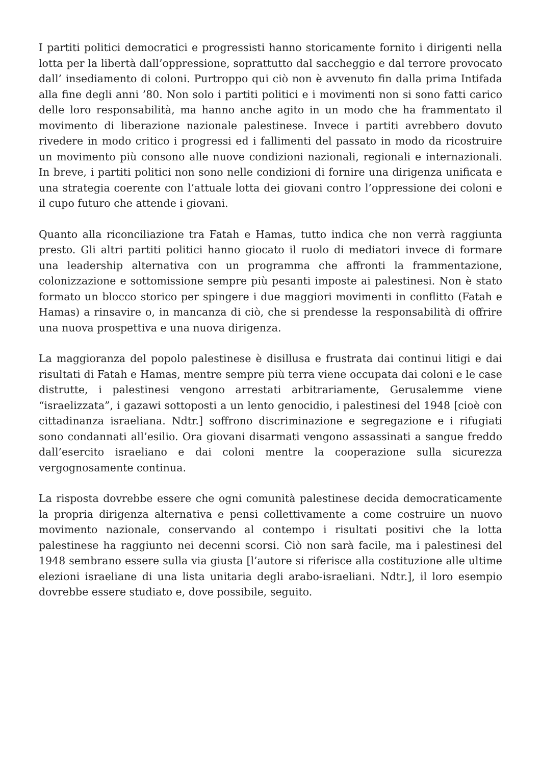I partiti politici democratici e progressisti hanno storicamente fornito i dirigenti nella lotta per la libertà dall’oppressione, soprattutto dal saccheggio e dal terrore provocato dall’ insediamento di coloni. Purtroppo qui ciò non è avvenuto fin dalla prima Intifada alla fine degli anni ’80. Non solo i partiti politici e i movimenti non si sono fatti carico delle loro responsabilità, ma hanno anche agito in un modo che ha frammentato il movimento di liberazione nazionale palestinese. Invece i partiti avrebbero dovuto rivedere in modo critico i progressi ed i fallimenti del passato in modo da ricostruire un movimento più consono alle nuove condizioni nazionali, regionali e internazionali. In breve, i partiti politici non sono nelle condizioni di fornire una dirigenza unificata e una strategia coerente con l’attuale lotta dei giovani contro l’oppressione dei coloni e il cupo futuro che attende i giovani.
Quanto alla riconciliazione tra Fatah e Hamas, tutto indica che non verrà raggiunta presto. Gli altri partiti politici hanno giocato il ruolo di mediatori invece di formare una leadership alternativa con un programma che affronti la frammentazione, colonizzazione e sottomissione sempre più pesanti imposte ai palestinesi. Non è stato formato un blocco storico per spingere i due maggiori movimenti in conflitto (Fatah e Hamas) a rinsavire o, in mancanza di ciò, che si prendesse la responsabilità di offrire una nuova prospettiva e una nuova dirigenza.
La maggioranza del popolo palestinese è disillusa e frustrata dai continui litigi e dai risultati di Fatah e Hamas, mentre sempre più terra viene occupata dai coloni e le case distrutte, i palestinesi vengono arrestati arbitrariamente, Gerusalemme viene “israelizzata”, i gazawi sottoposti a un lento genocidio, i palestinesi del 1948 [cioè con cittadinanza israeliana. Ndtr.] soffrono discriminazione e segregazione e i rifugiati sono condannati all’esilio. Ora giovani disarmati vengono assassinati a sangue freddo dall’esercito israeliano e dai coloni mentre la cooperazione sulla sicurezza vergognosamente continua.
La risposta dovrebbe essere che ogni comunità palestinese decida democraticamente la propria dirigenza alternativa e pensi collettivamente a come costruire un nuovo movimento nazionale, conservando al contempo i risultati positivi che la lotta palestinese ha raggiunto nei decenni scorsi. Ciò non sarà facile, ma i palestinesi del 1948 sembrano essere sulla via giusta [l’autore si riferisce alla costituzione alle ultime elezioni israeliane di una lista unitaria degli arabo-israeliani. Ndtr.], il loro esempio dovrebbe essere studiato e, dove possibile, seguito.